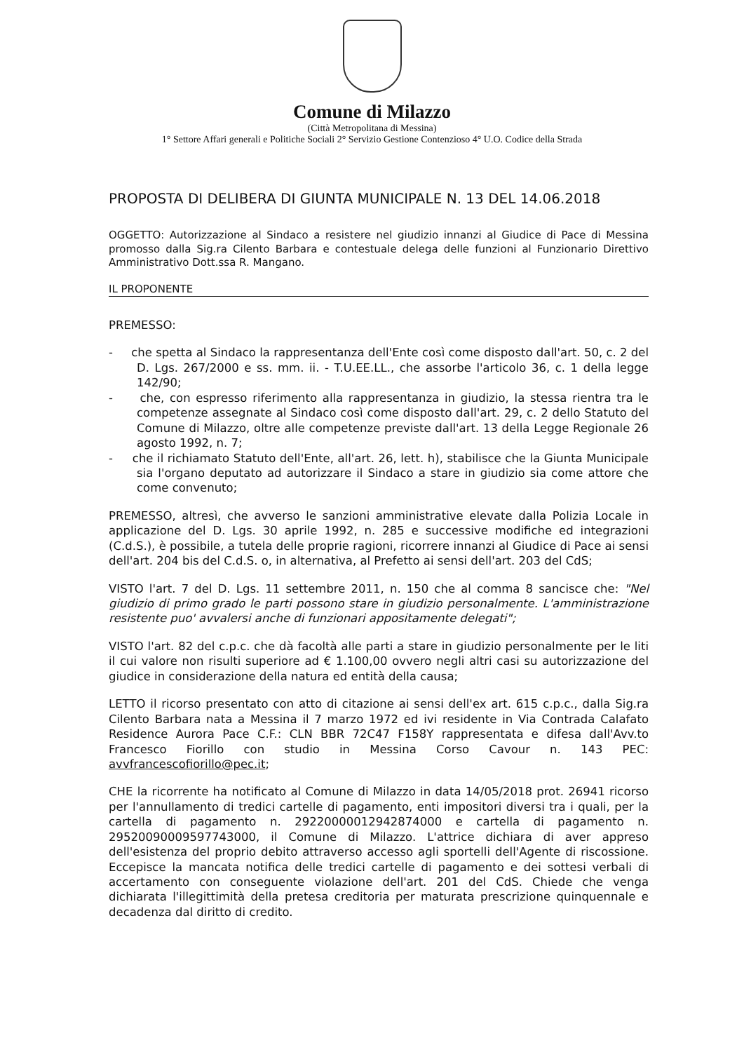Comune di Milazzo
(Città Metropolitana di Messina)
1° Settore Affari generali e Politiche Sociali 2° Servizio Gestione Contenzioso 4° U.O. Codice della Strada
PROPOSTA DI DELIBERA DI GIUNTA MUNICIPALE N. 13 DEL 14.06.2018
OGGETTO: Autorizzazione al Sindaco a resistere nel giudizio innanzi al Giudice di Pace di Messina promosso dalla Sig.ra Cilento Barbara e contestuale delega delle funzioni al Funzionario Direttivo Amministrativo Dott.ssa R. Mangano.
IL PROPONENTE
PREMESSO:
- che spetta al Sindaco la rappresentanza dell'Ente così come disposto dall'art. 50, c. 2 del D. Lgs. 267/2000 e ss. mm. ii. - T.U.EE.LL., che assorbe l'articolo 36, c. 1 della legge 142/90;
- che, con espresso riferimento alla rappresentanza in giudizio, la stessa rientra tra le competenze assegnate al Sindaco così come disposto dall'art. 29, c. 2 dello Statuto del Comune di Milazzo, oltre alle competenze previste dall'art. 13 della Legge Regionale 26 agosto 1992, n. 7;
- che il richiamato Statuto dell'Ente, all'art. 26, lett. h), stabilisce che la Giunta Municipale sia l'organo deputato ad autorizzare il Sindaco a stare in giudizio sia come attore che come convenuto;
PREMESSO, altresì, che avverso le sanzioni amministrative elevate dalla Polizia Locale in applicazione del D. Lgs. 30 aprile 1992, n. 285 e successive modifiche ed integrazioni (C.d.S.), è possibile, a tutela delle proprie ragioni, ricorrere innanzi al Giudice di Pace ai sensi dell'art. 204 bis del C.d.S. o, in alternativa, al Prefetto ai sensi dell'art. 203 del CdS;
VISTO l'art. 7 del D. Lgs. 11 settembre 2011, n. 150 che al comma 8 sancisce che: "Nel giudizio di primo grado le parti possono stare in giudizio personalmente. L'amministrazione resistente puo' avvalersi anche di funzionari appositamente delegati";
VISTO l'art. 82 del c.p.c. che dà facoltà alle parti a stare in giudizio personalmente per le liti il cui valore non risulti superiore ad € 1.100,00 ovvero negli altri casi su autorizzazione del giudice in considerazione della natura ed entità della causa;
LETTO il ricorso presentato con atto di citazione ai sensi dell'ex art. 615 c.p.c., dalla Sig.ra Cilento Barbara nata a Messina il 7 marzo 1972 ed ivi residente in Via Contrada Calafato Residence Aurora Pace C.F.: CLN BBR 72C47 F158Y rappresentata e difesa dall'Avv.to Francesco Fiorillo con studio in Messina Corso Cavour n. 143 PEC: avvfrancescofiorillo@pec.it;
CHE la ricorrente ha notificato al Comune di Milazzo in data 14/05/2018 prot. 26941 ricorso per l'annullamento di tredici cartelle di pagamento, enti impositori diversi tra i quali, per la cartella di pagamento n. 29220000012942874000 e cartella di pagamento n. 29520090009597743000, il Comune di Milazzo. L'attrice dichiara di aver appreso dell'esistenza del proprio debito attraverso accesso agli sportelli dell'Agente di riscossione. Eccepisce la mancata notifica delle tredici cartelle di pagamento e dei sottesi verbali di accertamento con conseguente violazione dell'art. 201 del CdS. Chiede che venga dichiarata l'illegittimità della pretesa creditoria per maturata prescrizione quinquennale e decadenza dal diritto di credito.